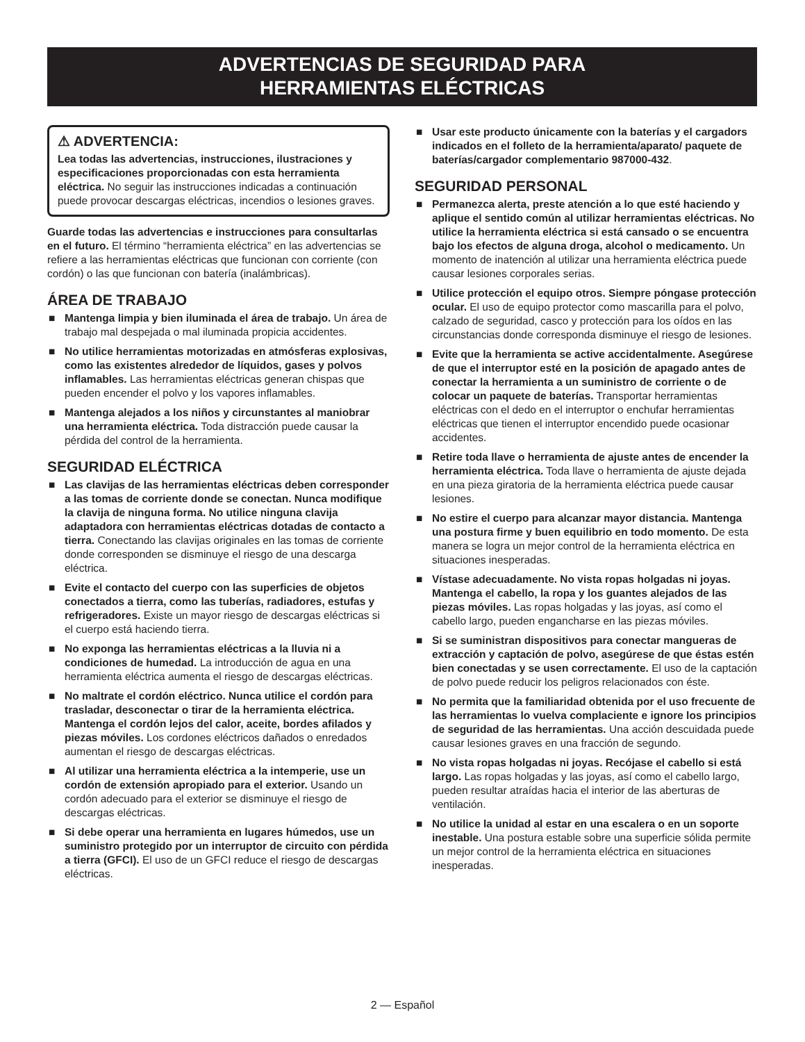ADVERTENCIAS DE SEGURIDAD PARA
HERRAMIENTAS ELÉCTRICAS
⚠ ADVERTENCIA:
Lea todas las advertencias, instrucciones, ilustraciones y especificaciones proporcionadas con esta herramienta eléctrica. No seguir las instrucciones indicadas a continuación puede provocar descargas eléctricas, incendios o lesiones graves.
Guarde todas las advertencias e instrucciones para consultarlas en el futuro. El término “herramienta eléctrica” en las advertencias se refiere a las herramientas eléctricas que funcionan con corriente (con cordón) o las que funcionan con batería (inalámbricas).
ÁREA DE TRABAJO
■ Mantenga limpia y bien iluminada el área de trabajo. Un área de trabajo mal despejada o mal iluminada propicia accidentes.
■ No utilice herramientas motorizadas en atmósferas explosivas, como las existentes alrededor de líquidos, gases y polvos inflamables. Las herramientas eléctricas generan chispas que pueden encender el polvo y los vapores inflamables.
■ Mantenga alejados a los niños y circunstantes al maniobrar una herramienta eléctrica. Toda distracción puede causar la pérdida del control de la herramienta.
SEGURIDAD ELÉCTRICA
■ Las clavijas de las herramientas eléctricas deben corresponder a las tomas de corriente donde se conectan. Nunca modifique la clavija de ninguna forma. No utilice ninguna clavija adaptadora con herramientas eléctricas dotadas de contacto a tierra. Conectando las clavijas originales en las tomas de corriente donde corresponden se disminuye el riesgo de una descarga eléctrica.
■ Evite el contacto del cuerpo con las superficies de objetos conectados a tierra, como las tuberías, radiadores, estufas y refrigeradores. Existe un mayor riesgo de descargas eléctricas si el cuerpo está haciendo tierra.
■ No exponga las herramientas eléctricas a la lluvia ni a condiciones de humedad. La introducción de agua en una herramienta eléctrica aumenta el riesgo de descargas eléctricas.
■ No maltrate el cordón eléctrico. Nunca utilice el cordón para trasladar, desconectar o tirar de la herramienta eléctrica. Mantenga el cordón lejos del calor, aceite, bordes afilados y piezas móviles. Los cordones eléctricos dañados o enredados aumentan el riesgo de descargas eléctricas.
■ Al utilizar una herramienta eléctrica a la intemperie, use un cordón de extensión apropiado para el exterior. Usando un cordón adecuado para el exterior se disminuye el riesgo de descargas eléctricas.
■ Si debe operar una herramienta en lugares húmedos, use un suministro protegido por un interruptor de circuito con pérdida a tierra (GFCI). El uso de un GFCI reduce el riesgo de descargas eléctricas.
■ Usar este producto únicamente con la baterías y el cargadors indicados en el folleto de la herramienta/aparato/ paquete de baterías/cargador complementario 987000-432.
SEGURIDAD PERSONAL
■ Permanezca alerta, preste atención a lo que esté haciendo y aplique el sentido común al utilizar herramientas eléctricas. No utilice la herramienta eléctrica si está cansado o se encuentra bajo los efectos de alguna droga, alcohol o medicamento. Un momento de inatención al utilizar una herramienta eléctrica puede causar lesiones corporales serias.
■ Utilice protección el equipo otros. Siempre póngase protección ocular. El uso de equipo protector como mascarilla para el polvo, calzado de seguridad, casco y protección para los oídos en las circunstancias donde corresponda disminuye el riesgo de lesiones.
■ Evite que la herramienta se active accidentalmente. Asegúrese de que el interruptor esté en la posición de apagado antes de conectar la herramienta a un suministro de corriente o de colocar un paquete de baterías. Transportar herramientas eléctricas con el dedo en el interruptor o enchufar herramientas eléctricas que tienen el interruptor encendido puede ocasionar accidentes.
■ Retire toda llave o herramienta de ajuste antes de encender la herramienta eléctrica. Toda llave o herramienta de ajuste dejada en una pieza giratoria de la herramienta eléctrica puede causar lesiones.
■ No estire el cuerpo para alcanzar mayor distancia. Mantenga una postura firme y buen equilibrio en todo momento. De esta manera se logra un mejor control de la herramienta eléctrica en situaciones inesperadas.
■ Vístase adecuadamente. No vista ropas holgadas ni joyas. Mantenga el cabello, la ropa y los guantes alejados de las piezas móviles. Las ropas holgadas y las joyas, así como el cabello largo, pueden engancharse en las piezas móviles.
■ Si se suministran dispositivos para conectar mangueras de extracción y captación de polvo, asegúrese de que éstas estén bien conectadas y se usen correctamente. El uso de la captación de polvo puede reducir los peligros relacionados con éste.
■ No permita que la familiaridad obtenida por el uso frecuente de las herramientas lo vuelva complaciente e ignore los principios de seguridad de las herramientas. Una acción descuidada puede causar lesiones graves en una fracción de segundo.
■ No vista ropas holgadas ni joyas. Recójase el cabello si está largo. Las ropas holgadas y las joyas, así como el cabello largo, pueden resultar atraídas hacia el interior de las aberturas de ventilación.
■ No utilice la unidad al estar en una escalera o en un soporte inestable. Una postura estable sobre una superficie sólida permite un mejor control de la herramienta eléctrica en situaciones inesperadas.
2 — Español